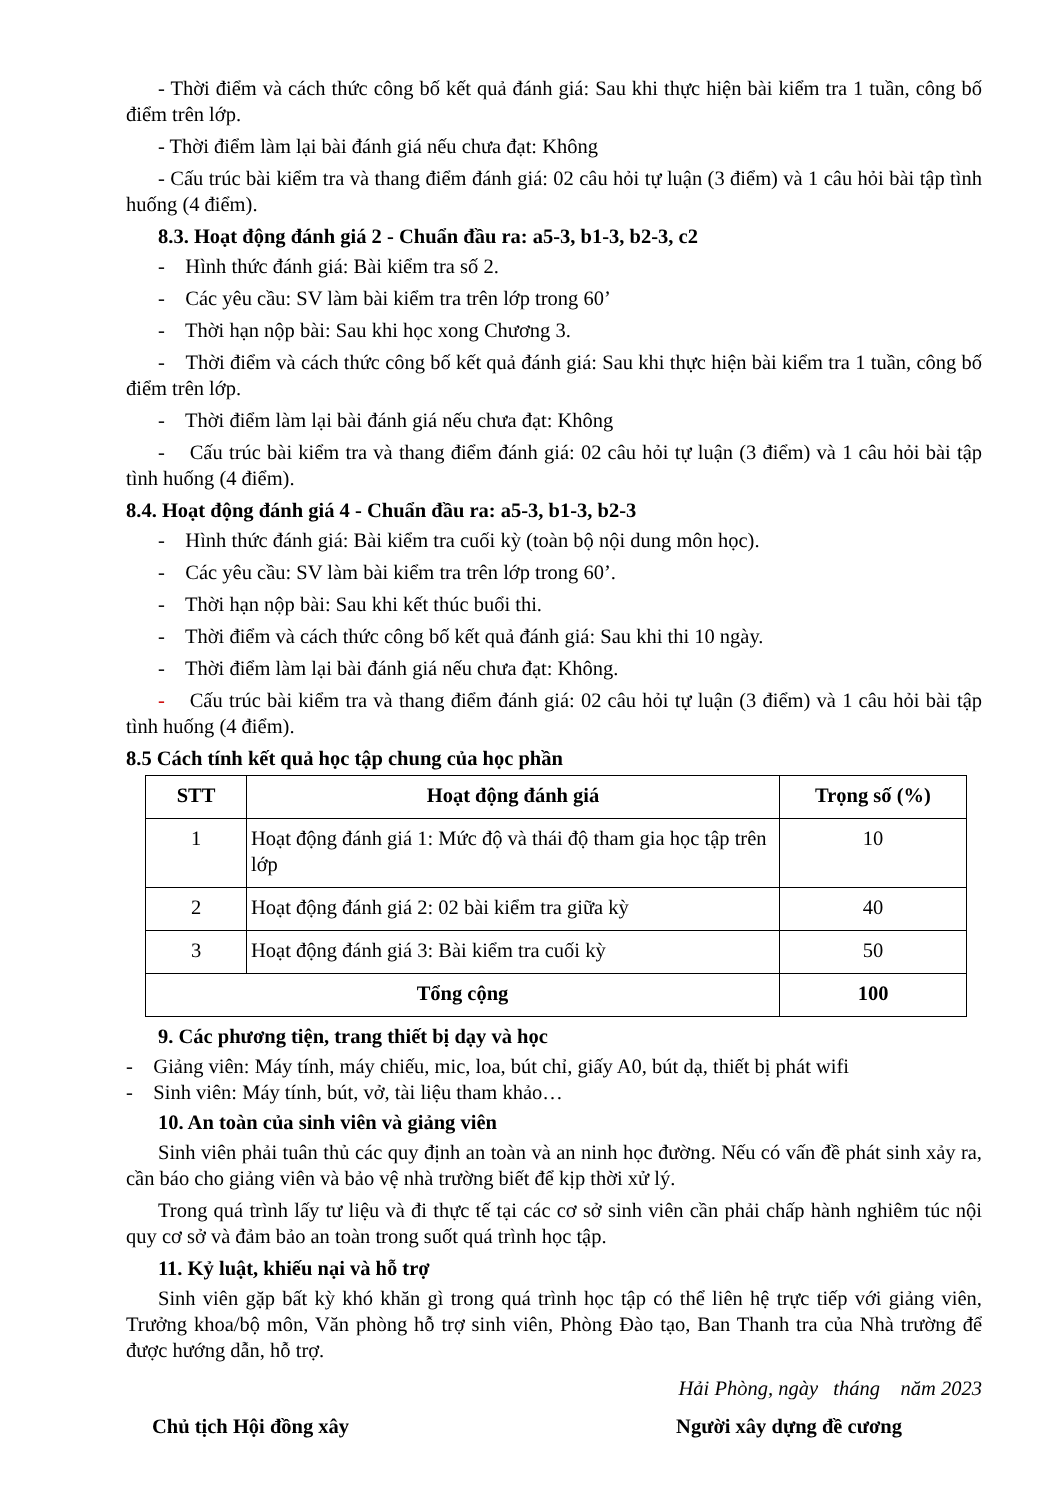- Thời điểm và cách thức công bố kết quả đánh giá: Sau khi thực hiện bài kiểm tra 1 tuần, công bố điểm trên lớp.
- Thời điểm làm lại bài đánh giá nếu chưa đạt: Không
- Cấu trúc bài kiểm tra và thang điểm đánh giá: 02 câu hỏi tự luận (3 điểm) và 1 câu hỏi bài tập tình huống (4 điểm).
8.3. Hoạt động đánh giá 2 - Chuẩn đầu ra: a5-3, b1-3, b2-3, c2
- Hình thức đánh giá: Bài kiểm tra số 2.
- Các yêu cầu: SV làm bài kiểm tra trên lớp trong 60’
- Thời hạn nộp bài: Sau khi học xong Chương 3.
- Thời điểm và cách thức công bố kết quả đánh giá: Sau khi thực hiện bài kiểm tra 1 tuần, công bố điểm trên lớp.
- Thời điểm làm lại bài đánh giá nếu chưa đạt: Không
- Cấu trúc bài kiểm tra và thang điểm đánh giá: 02 câu hỏi tự luận (3 điểm) và 1 câu hỏi bài tập tình huống (4 điểm).
8.4. Hoạt động đánh giá 4 - Chuẩn đầu ra: a5-3, b1-3, b2-3
- Hình thức đánh giá: Bài kiểm tra cuối kỳ (toàn bộ nội dung môn học).
- Các yêu cầu: SV làm bài kiểm tra trên lớp trong 60’.
- Thời hạn nộp bài: Sau khi kết thúc buổi thi.
- Thời điểm và cách thức công bố kết quả đánh giá: Sau khi thi 10 ngày.
- Thời điểm làm lại bài đánh giá nếu chưa đạt: Không.
- Cấu trúc bài kiểm tra và thang điểm đánh giá: 02 câu hỏi tự luận (3 điểm) và 1 câu hỏi bài tập tình huống (4 điểm).
8.5 Cách tính kết quả học tập chung của học phần
| STT | Hoạt động đánh giá | Trọng số (%) |
| --- | --- | --- |
| 1 | Hoạt động đánh giá 1: Mức độ và thái độ tham gia học tập trên lớp | 10 |
| 2 | Hoạt động đánh giá 2: 02 bài kiểm tra giữa kỳ | 40 |
| 3 | Hoạt động đánh giá 3: Bài kiểm tra cuối kỳ | 50 |
| Tổng cộng | | 100 |
9. Các phương tiện, trang thiết bị dạy và học
- Giảng viên: Máy tính, máy chiếu, mic, loa, bút chỉ, giấy A0, bút dạ, thiết bị phát wifi
- Sinh viên: Máy tính, bút, vở, tài liệu tham khảo…
10. An toàn của sinh viên và giảng viên
Sinh viên phải tuân thủ các quy định an toàn và an ninh học đường. Nếu có vấn đề phát sinh xảy ra, cần báo cho giảng viên và bảo vệ nhà trường biết để kịp thời xử lý.
Trong quá trình lấy tư liệu và đi thực tế tại các cơ sở sinh viên cần phải chấp hành nghiêm túc nội quy cơ sở và đảm bảo an toàn trong suốt quá trình học tập.
11. Kỷ luật, khiếu nại và hỗ trợ
Sinh viên gặp bất kỳ khó khăn gì trong quá trình học tập có thể liên hệ trực tiếp với giảng viên, Trưởng khoa/bộ môn, Văn phòng hỗ trợ sinh viên, Phòng Đào tạo, Ban Thanh tra của Nhà trường để được hướng dẫn, hỗ trợ.
Hải Phòng, ngày tháng năm 2023
Chủ tịch Hội đồng xây Người xây dựng đề cương